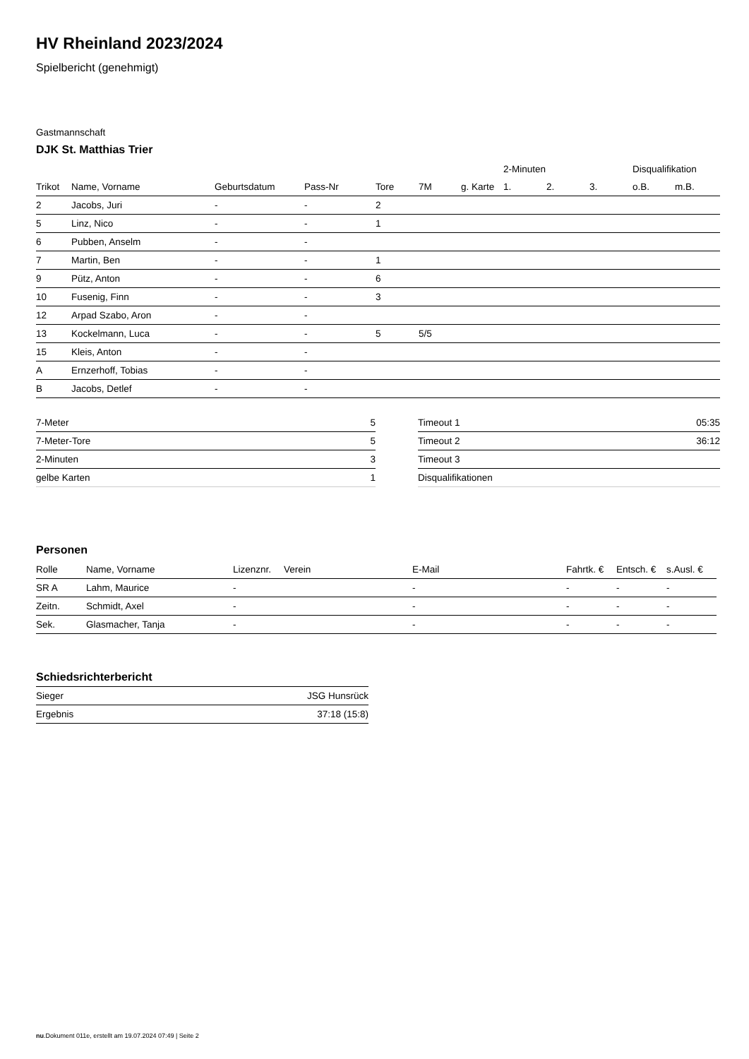HV Rheinland 2023/2024
Spielbericht (genehmigt)
Gastmannschaft
DJK St. Matthias Trier
| | | | | | | | 2-Minuten | | | Disqualifikation | |
| --- | --- | --- | --- | --- | --- | --- | --- | --- | --- | --- | --- |
| Trikot | Name, Vorname | Geburtsdatum | Pass-Nr | Tore | 7M | g. Karte | 1. | 2. | 3. | o.B. | m.B. |
| 2 | Jacobs, Juri | - | - | 2 | | | | | | | |
| 5 | Linz, Nico | - | - | 1 | | | | | | | |
| 6 | Pubben, Anselm | - | - | | | | | | | | |
| 7 | Martin, Ben | - | - | 1 | | | | | | | |
| 9 | Pütz, Anton | - | - | 6 | | | | | | | |
| 10 | Fusenig, Finn | - | - | 3 | | | | | | | |
| 12 | Arpad Szabo, Aron | - | - | | | | | | | | |
| 13 | Kockelmann, Luca | - | - | 5 | 5/5 | | | | | | |
| 15 | Kleis, Anton | - | - | | | | | | | | |
| A | Ernzerhoff, Tobias | - | - | | | | | | | | |
| B | Jacobs, Detlef | - | - | | | | | | | | |
| 7-Meter | 5 |
| 7-Meter-Tore | 5 |
| 2-Minuten | 3 |
| gelbe Karten | 1 |
| Timeout 1 | 05:35 |
| Timeout 2 | 36:12 |
| Timeout 3 | |
| Disqualifikationen | |
Personen
| Rolle | Name, Vorname | Lizenznr. | Verein | E-Mail | Fahrtk. € | Entsch. € | s.Ausl. € |
| --- | --- | --- | --- | --- | --- | --- | --- |
| SR A | Lahm, Maurice | - | | - | - | - | - |
| Zeitn. | Schmidt, Axel | - | | - | - | - | - |
| Sek. | Glasmacher, Tanja | - | | - | - | - | - |
Schiedsrichterbericht
| Sieger | JSG Hunsrück |
| Ergebnis | 37:18 (15:8) |
nu.Dokument 011e, erstellt am 19.07.2024 07:49 | Seite 2